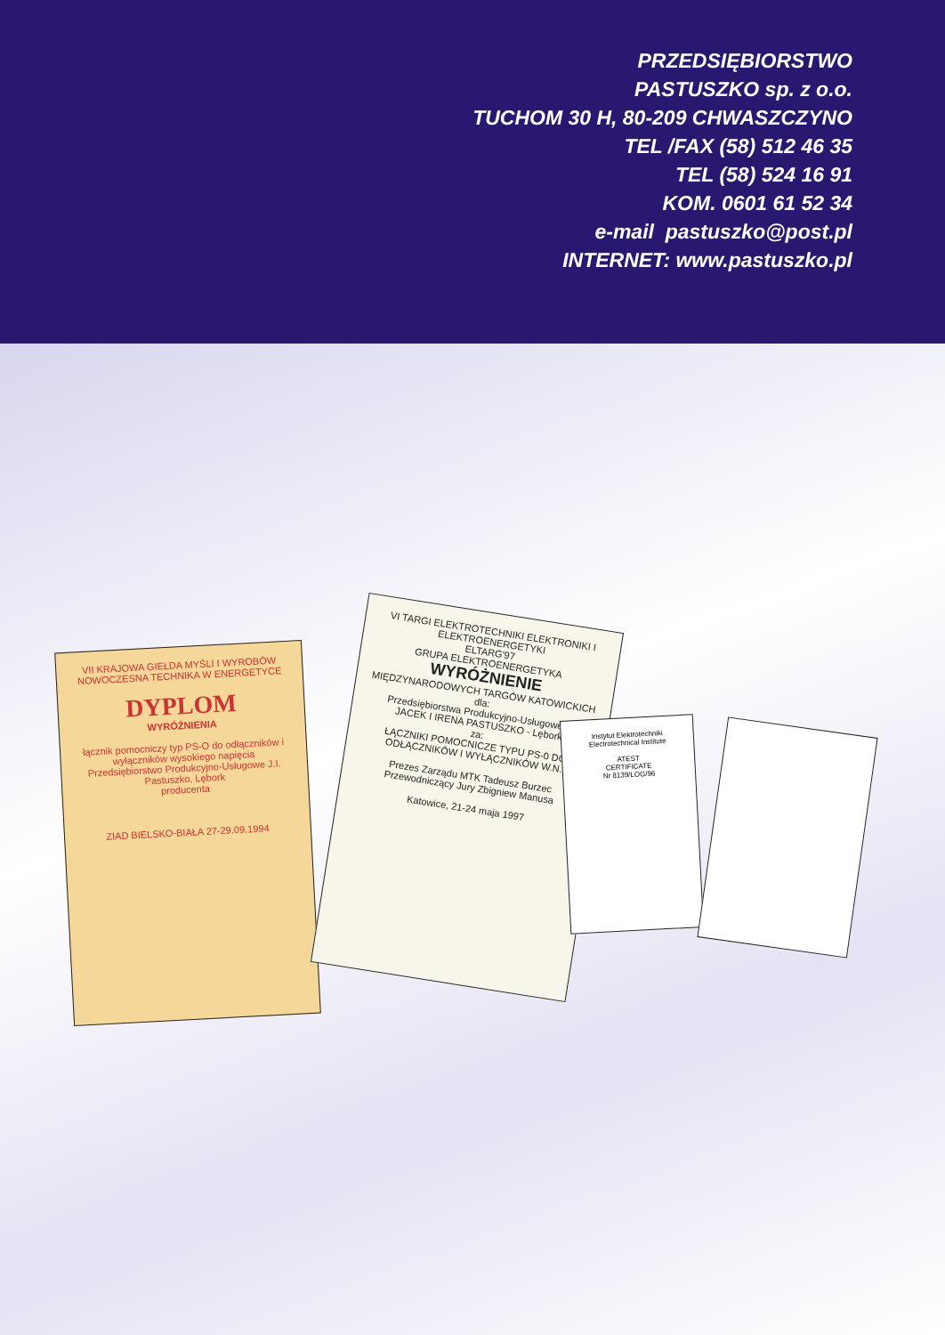PRZEDSIĘBIORSTWO
PASTUSZKO sp. z o.o.
TUCHOM 30 H, 80-209 CHWASZCZYNO
TEL /FAX (58) 512 46 35
TEL (58) 524 16 91
KOM. 0601 61 52 34
e-mail pastuszko@post.pl
INTERNET: www.pastuszko.pl
VII KRAJOWA GIEŁDA MYŚLI I WYROBÓW
NOWOCZESNA TECHNIKA W ENERGETYCE
DYPLOM
WYRÓŻNIENIA
łącznik pomocniczy typ PS-O do odłączników i wyłączników wysokiego napięcia
Przedsiębiorstwo Produkcyjno-Usługowe J.I. Pastuszko, Lębork
producenta
ZIAD BIELSKO-BIAŁA 27-29.09.1994
VI TARGI ELEKTROTECHNIKI ELEKTRONIKI I ELEKTROENERGETYKI
ELTARG'97
GRUPA ELEKTROENERGETYKA
WYRÓŻNIENIE
MIĘDZYNARODOWYCH TARGÓW KATOWICKICH
dla:
Przedsiębiorstwa Produkcyjno-Usługowego
JACEK I IRENA PASTUSZKO - Lębork
za:
ŁĄCZNIKI POMOCNICZE TYPU PS-0 DO ODŁĄCZNIKÓW I WYŁĄCZNIKÓW W.N.
Prezes Zarządu MTK Tadeusz Burzec
Przewodniczący Jury Zbigniew Manusa
Katowice, 21-24 maja 1997
Instytut Elektrotechniki Electrotechnical Institute
ATEST
CERTIFICATE
Nr 8139/LOG/96